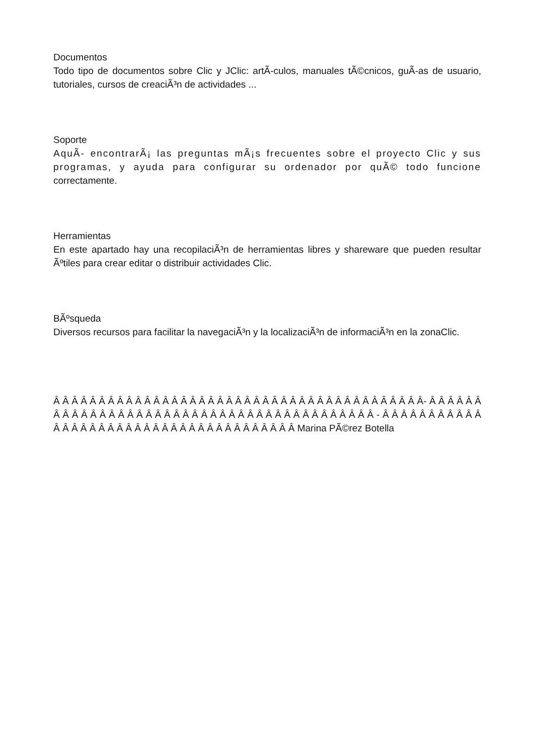Documentos
Todo tipo de documentos sobre Clic y JClic: artÃ-culos, manuales tÃ©cnicos, guÃ-as de usuario, tutoriales, cursos de creaciÃ³n de actividades ...
Soporte
AquÃ- encontrarÃ¡ las preguntas mÃ¡s frecuentes sobre el proyecto Clic y sus programas, y ayuda para configurar su ordenador por quÃ© todo funcione correctamente.
Herramientas
En este apartado hay una recopilaciÃ³n de herramientas libres y shareware que pueden resultar Ãºtiles para crear editar o distribuir actividades Clic.
BÃºsqueda
Diversos recursos para facilitar la navegaciÃ³n y la localizaciÃ³n de informaciÃ³n en la zonaClic.
Â Â Â Â Â Â Â Â Â Â Â Â Â Â Â Â Â Â Â Â Â Â Â Â Â Â Â Â Â Â Â Â Â Â Â Â Â Â Â Â Â- Â Â Â Â Â Â Â Â Â Â Â Â Â Â Â Â Â Â Â Â Â Â Â Â Â Â Â Â Â Â Â Â Â Â Â Â Â Â Â Â Â - Â Â Â Â Â Â Â Â Â Â Â Â Â Â Â Â Â Â Â Â Â Â Â Â Â Â Â Â Â Â Â Â Â Â Â Â Â Â Marina PÃ©rez Botella